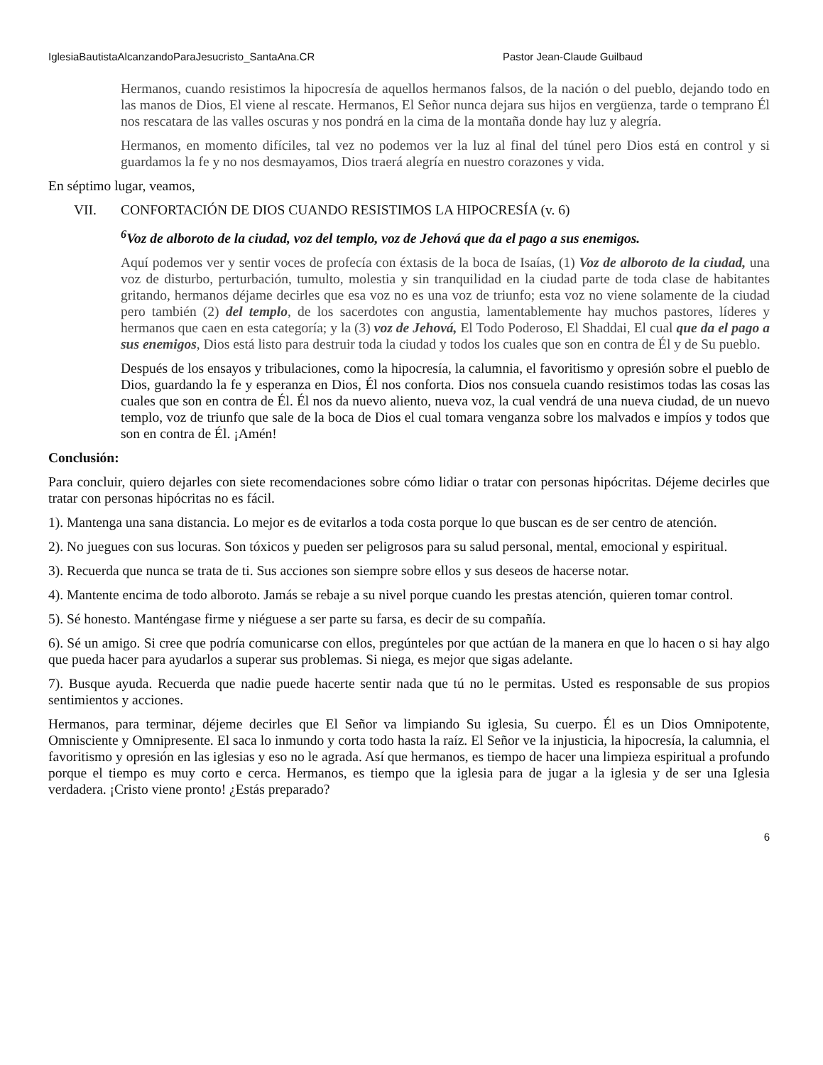IglesiaBautistaAlcanzandoParaJesucristo_SantaAna.CR Pastor Jean-Claude Guilbaud
Hermanos, cuando resistimos la hipocresía de aquellos hermanos falsos, de la nación o del pueblo, dejando todo en las manos de Dios, El viene al rescate. Hermanos, El Señor nunca dejara sus hijos en vergüenza, tarde o temprano Él nos rescatara de las valles oscuras y nos pondrá en la cima de la montaña donde hay luz y alegría.
Hermanos, en momento difíciles, tal vez no podemos ver la luz al final del túnel pero Dios está en control y si guardamos la fe y no nos desmayamos, Dios traerá alegría en nuestro corazones y vida.
En séptimo lugar, veamos,
VII. CONFORTACIÓN DE DIOS CUANDO RESISTIMOS LA HIPOCRESÍA (v. 6)
<sup>6</sup> Voz de alboroto de la ciudad, voz del templo, voz de Jehová que da el pago a sus enemigos.
Aquí podemos ver y sentir voces de profecía con éxtasis de la boca de Isaías, (1) Voz de alboroto de la ciudad, una voz de disturbo, perturbación, tumulto, molestia y sin tranquilidad en la ciudad parte de toda clase de habitantes gritando, hermanos déjame decirles que esa voz no es una voz de triunfo; esta voz no viene solamente de la ciudad pero también (2) del templo, de los sacerdotes con angustia, lamentablemente hay muchos pastores, líderes y hermanos que caen en esta categoría; y la (3) voz de Jehová, El Todo Poderoso, El Shaddai, El cual que da el pago a sus enemigos, Dios está listo para destruir toda la ciudad y todos los cuales que son en contra de Él y de Su pueblo.
Después de los ensayos y tribulaciones, como la hipocresía, la calumnia, el favoritismo y opresión sobre el pueblo de Dios, guardando la fe y esperanza en Dios, Él nos conforta. Dios nos consuela cuando resistimos todas las cosas las cuales que son en contra de Él. Él nos da nuevo aliento, nueva voz, la cual vendrá de una nueva ciudad, de un nuevo templo, voz de triunfo que sale de la boca de Dios el cual tomara venganza sobre los malvados e impíos y todos que son en contra de Él. ¡Amén!
Conclusión:
Para concluir, quiero dejarles con siete recomendaciones sobre cómo lidiar o tratar con personas hipócritas. Déjeme decirles que tratar con personas hipócritas no es fácil.
1). Mantenga una sana distancia. Lo mejor es de evitarlos a toda costa porque lo que buscan es de ser centro de atención.
2). No juegues con sus locuras. Son tóxicos y pueden ser peligrosos para su salud personal, mental, emocional y espiritual.
3). Recuerda que nunca se trata de ti. Sus acciones son siempre sobre ellos y sus deseos de hacerse notar.
4). Mantente encima de todo alboroto. Jamás se rebaje a su nivel porque cuando les prestas atención, quieren tomar control.
5). Sé honesto. Manténgase firme y niéguese a ser parte su farsa, es decir de su compañía.
6). Sé un amigo. Si cree que podría comunicarse con ellos, pregúnteles por que actúan de la manera en que lo hacen o si hay algo que pueda hacer para ayudarlos a superar sus problemas. Si niega, es mejor que sigas adelante.
7). Busque ayuda. Recuerda que nadie puede hacerte sentir nada que tú no le permitas. Usted es responsable de sus propios sentimientos y acciones.
Hermanos, para terminar, déjeme decirles que El Señor va limpiando Su iglesia, Su cuerpo. Él es un Dios Omnipotente, Omnisciente y Omnipresente. El saca lo inmundo y corta todo hasta la raíz. El Señor ve la injusticia, la hipocresía, la calumnia, el favoritismo y opresión en las iglesias y eso no le agrada. Así que hermanos, es tiempo de hacer una limpieza espiritual a profundo porque el tiempo es muy corto e cerca. Hermanos, es tiempo que la iglesia para de jugar a la iglesia y de ser una Iglesia verdadera. ¡Cristo viene pronto! ¿Estás preparado?
6